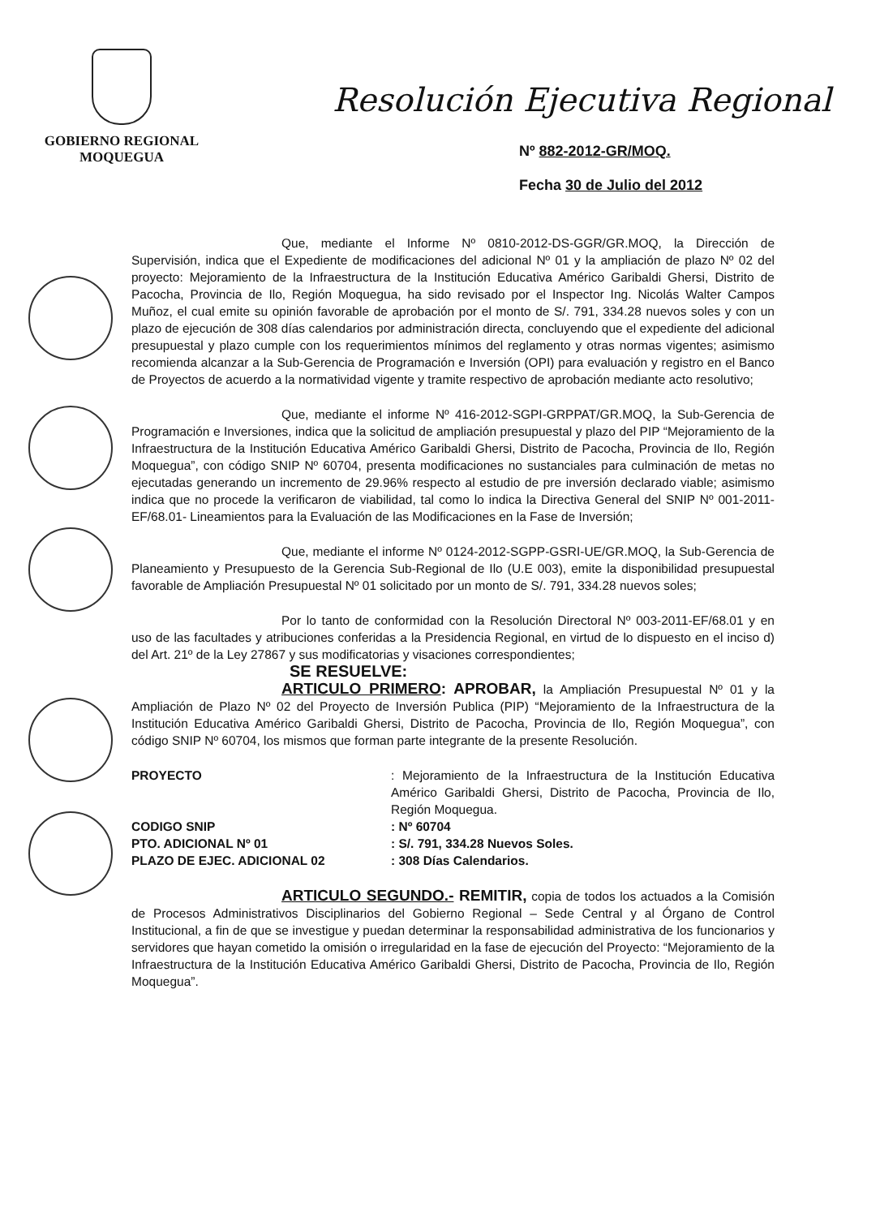GOBIERNO REGIONAL
MOQUEGUA
Resolución Ejecutiva Regional
Nº 882-2012-GR/MOQ.
Fecha 30 de Julio del 2012
Que, mediante el Informe Nº 0810-2012-DS-GGR/GR.MOQ, la Dirección de Supervisión, indica que el Expediente de modificaciones del adicional Nº 01 y la ampliación de plazo Nº 02 del proyecto: Mejoramiento de la Infraestructura de la Institución Educativa Américo Garibaldi Ghersi, Distrito de Pacocha, Provincia de Ilo, Región Moquegua, ha sido revisado por el Inspector Ing. Nicolás Walter Campos Muñoz, el cual emite su opinión favorable de aprobación por el monto de S/. 791, 334.28 nuevos soles y con un plazo de ejecución de 308 días calendarios por administración directa, concluyendo que el expediente del adicional presupuestal y plazo cumple con los requerimientos mínimos del reglamento y otras normas vigentes; asimismo recomienda alcanzar a la Sub-Gerencia de Programación e Inversión (OPI) para evaluación y registro en el Banco de Proyectos de acuerdo a la normatividad vigente y tramite respectivo de aprobación mediante acto resolutivo;
Que, mediante el informe Nº 416-2012-SGPI-GRPPAT/GR.MOQ, la Sub-Gerencia de Programación e Inversiones, indica que la solicitud de ampliación presupuestal y plazo del PIP “Mejoramiento de la Infraestructura de la Institución Educativa Américo Garibaldi Ghersi, Distrito de Pacocha, Provincia de Ilo, Región Moquegua”, con código SNIP Nº 60704, presenta modificaciones no sustanciales para culminación de metas no ejecutadas generando un incremento de 29.96% respecto al estudio de pre inversión declarado viable; asimismo indica que no procede la verificaron de viabilidad, tal como lo indica la Directiva General del SNIP Nº 001-2011-EF/68.01- Lineamientos para la Evaluación de las Modificaciones en la Fase de Inversión;
Que, mediante el informe Nº 0124-2012-SGPP-GSRI-UE/GR.MOQ, la Sub-Gerencia de Planeamiento y Presupuesto de la Gerencia Sub-Regional de Ilo (U.E 003), emite la disponibilidad presupuestal favorable de Ampliación Presupuestal Nº 01 solicitado por un monto de S/. 791, 334.28 nuevos soles;
Por lo tanto de conformidad con la Resolución Directoral Nº 003-2011-EF/68.01 y en uso de las facultades y atribuciones conferidas a la Presidencia Regional, en virtud de lo dispuesto en el inciso d) del Art. 21º de la Ley 27867 y sus modificatorias y visaciones correspondientes;
SE RESUELVE:
ARTICULO PRIMERO: APROBAR, la Ampliación Presupuestal Nº 01 y la Ampliación de Plazo Nº 02 del Proyecto de Inversión Publica (PIP) “Mejoramiento de la Infraestructura de la Institución Educativa Américo Garibaldi Ghersi, Distrito de Pacocha, Provincia de Ilo, Región Moquegua”, con código SNIP Nº 60704, los mismos que forman parte integrante de la presente Resolución.
| PROYECTO | : Mejoramiento de la Infraestructura de la Institución Educativa Américo Garibaldi Ghersi, Distrito de Pacocha, Provincia de Ilo, Región Moquegua. |
| CODIGO SNIP | : Nº 60704 |
| PTO. ADICIONAL Nº 01 | : S/. 791, 334.28 Nuevos Soles. |
| PLAZO DE EJEC. ADICIONAL 02 | : 308 Días Calendarios. |
ARTICULO SEGUNDO.- REMITIR, copia de todos los actuados a la Comisión de Procesos Administrativos Disciplinarios del Gobierno Regional – Sede Central y al Órgano de Control Institucional, a fin de que se investigue y puedan determinar la responsabilidad administrativa de los funcionarios y servidores que hayan cometido la omisión o irregularidad en la fase de ejecución del Proyecto: “Mejoramiento de la Infraestructura de la Institución Educativa Américo Garibaldi Ghersi, Distrito de Pacocha, Provincia de Ilo, Región Moquegua”.